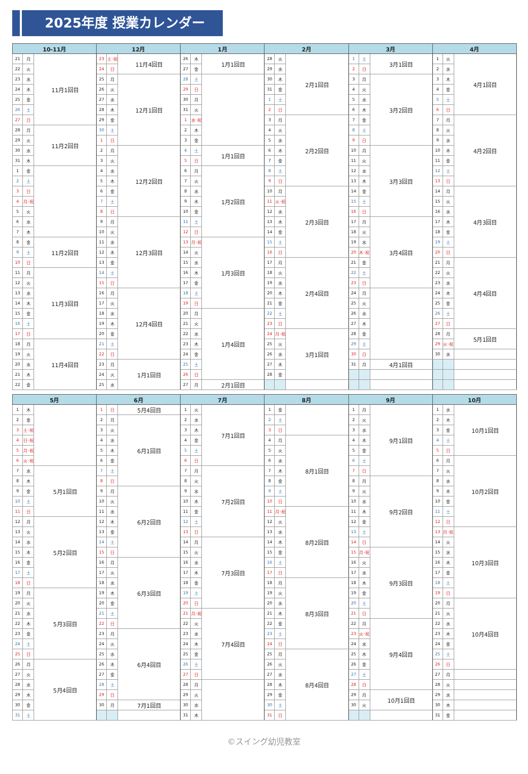2025年度 授業カレンダー
| 10-11月 | | | 12月 | | | 1月 | | | 2月 | | | 3月 | | | 4月 | | |
| --- | --- | --- | --- | --- | --- | --- | --- | --- | --- | --- | --- | --- | --- | --- | --- | --- | --- |
| 21 | 月 | 11月1回目 | 23 | 土･祝 | 11月4回目 | 26 | 木 | 1月1回目 | 28 | 火 | 2月1回目 | 1 | 土 | 3月1回目 | 1 | 火 | 4月1回目 |
| 22 | 火 | | 24 | 日 | | 27 | 金 | | 29 | 水 | | 2 | 日 | | 2 | 水 | |
| 23 | 水 | | 25 | 月 | 12月1回目 | 28 | 土 | | 30 | 木 | | 3 | 月 | 3月2回目 | 3 | 木 | |
| 24 | 木 | | 26 | 火 | | 29 | 日 | | 31 | 金 | | 4 | 火 | | 4 | 金 | |
| 25 | 金 | | 27 | 水 | | 30 | 月 | | 1 | 土 | | 5 | 水 | | 5 | 土 | |
| 26 | 土 | | 28 | 木 | | 31 | 火 | | 2 | 日 | | 6 | 木 | | 6 | 日 | |
| 27 | 日 | | 29 | 金 | | 1 | 水･祝 | | 3 | 月 | 2月2回目 | 7 | 金 | | 7 | 月 | 4月2回目 |
| 28 | 月 | 11月2回目 | 30 | 土 | | 2 | 木 | | 4 | 火 | | 8 | 土 | | 8 | 火 | |
| 29 | 火 | | 1 | 日 | | 3 | 金 | | 5 | 水 | | 9 | 日 | | 9 | 水 | |
| 30 | 水 | | 2 | 月 | 12月2回目 | 4 | 土 | 1月1回目 | 6 | 木 | | 10 | 月 | 3月3回目 | 10 | 木 | |
| 31 | 木 | | 3 | 火 | | 5 | 日 | | 7 | 金 | | 11 | 火 | | 11 | 金 | |
| 1 | 金 | | 4 | 水 | | 6 | 月 | 1月2回目 | 8 | 土 | | 12 | 水 | | 12 | 土 | |
| 2 | 土 | | 5 | 木 | | 7 | 火 | | 9 | 日 | | 13 | 木 | | 13 | 日 | |
| 3 | 日 | | 6 | 金 | | 8 | 水 | | 10 | 月 | 2月3回目 | 14 | 金 | | 14 | 月 | 4月3回目 |
| 4 | 月･祝 | | 7 | 土 | | 9 | 木 | | 11 | 火･祝 | | 15 | 土 | | 15 | 火 | |
| 5 | 火 | | 8 | 日 | | 10 | 金 | | 12 | 水 | | 16 | 日 | | 16 | 水 | |
| 6 | 水 | | 9 | 月 | 12月3回目 | 11 | 土 | | 13 | 木 | | 17 | 月 | 3月4回目 | 17 | 木 | |
| 7 | 木 | | 10 | 火 | | 12 | 日 | | 14 | 金 | | 18 | 火 | | 18 | 金 | |
| 8 | 金 | 11月2回目 | 11 | 水 | | 13 | 月･祝 | 1月3回目 | 15 | 土 | | 19 | 水 | | 19 | 土 | |
| 9 | 土 | | 12 | 木 | | 14 | 火 | | 16 | 日 | | 20 | 木･祝 | | 20 | 日 | |
| 10 | 日 | | 13 | 金 | | 15 | 水 | | 17 | 月 | 2月4回目 | 21 | 金 | | 21 | 月 | 4月4回目 |
| 11 | 月 | 11月3回目 | 14 | 土 | | 16 | 木 | | 18 | 火 | | 22 | 土 | | 22 | 火 | |
| 12 | 火 | | 15 | 日 | | 17 | 金 | | 19 | 水 | | 23 | 日 | | 23 | 水 | |
| 13 | 水 | | 16 | 月 | 12月4回目 | 18 | 土 | | 20 | 木 | | 24 | 月 | | 24 | 木 | |
| 14 | 木 | | 17 | 火 | | 19 | 日 | | 21 | 金 | | 25 | 火 | | 25 | 金 | |
| 15 | 金 | | 18 | 水 | | 20 | 月 | 1月4回目 | 22 | 土 | | 26 | 水 | | 26 | 土 | |
| 16 | 土 | | 19 | 木 | | 21 | 火 | | 23 | 日 | | 27 | 木 | | 27 | 日 | |
| 17 | 日 | | 20 | 金 | | 22 | 水 | | 24 | 月･祝 | 3月1回目 | 28 | 金 | | 28 | 月 | 5月1回目 |
| 18 | 月 | 11月4回目 | 21 | 土 | | 23 | 木 | | 25 | 火 | | 29 | 土 | | 29 | 火･祝 | |
| 19 | 火 | | 22 | 日 | | 24 | 金 | | 26 | 水 | | 30 | 日 | | 30 | 水 | |
| 20 | 水 | | 23 | 月 | 1月1回目 | 25 | 土 | | 27 | 木 | | 31 | 月 | 4月1回目 | | | |
| 21 | 木 | | 24 | 火 | | 26 | 日 | | 28 | 金 | | | | | | | |
| 22 | 金 | | 25 | 水 | | 27 | 月 | 2月1回目 | | | | | | | | | |
| 5月 | | | 6月 | | | 7月 | | | 8月 | | | 9月 | | | 10月 | | |
| --- | --- | --- | --- | --- | --- | --- | --- | --- | --- | --- | --- | --- | --- | --- | --- | --- | --- |
| 1 | 木 | | 1 | 日 | 5月4回目 | 1 | 火 | 7月1回目 | 1 | 金 | | 1 | 月 | 9月1回目 | 1 | 水 | 10月1回目 |
| 2 | 金 | | 2 | 月 | 6月1回目 | 2 | 水 | | 2 | 土 | | 2 | 火 | | 2 | 木 | |
| 3 | 土･祝 | | 3 | 火 | | 3 | 木 | | 3 | 日 | | 3 | 水 | | 3 | 金 | |
| 4 | 日･祝 | | 4 | 水 | | 4 | 金 | | 4 | 月 | 8月1回目 | 4 | 木 | | 4 | 土 | |
| 5 | 月･祝 | | 5 | 木 | | 5 | 土 | | 5 | 火 | | 5 | 金 | | 5 | 日 | |
| 6 | 火･祝 | | 6 | 金 | | 6 | 日 | | 6 | 水 | | 6 | 土 | | 6 | 月 | 10月2回目 |
| 7 | 水 | 5月1回目 | 7 | 土 | | 7 | 月 | 7月2回目 | 7 | 木 | | 7 | 日 | | 7 | 火 | |
| 8 | 木 | | 8 | 日 | | 8 | 火 | | 8 | 金 | | 8 | 月 | 9月2回目 | 8 | 水 | |
| 9 | 金 | | 9 | 月 | 6月2回目 | 9 | 水 | | 9 | 土 | | 9 | 火 | | 9 | 木 | |
| 10 | 土 | | 10 | 火 | | 10 | 木 | | 10 | 日 | | 10 | 水 | | 10 | 金 | |
| 11 | 日 | | 11 | 水 | | 11 | 金 | | 11 | 月･祝 | 8月2回目 | 11 | 木 | | 11 | 土 | |
| 12 | 月 | 5月2回目 | 12 | 木 | | 12 | 土 | | 12 | 火 | | 12 | 金 | | 12 | 日 | |
| 13 | 火 | | 13 | 金 | | 13 | 日 | | 13 | 水 | | 13 | 土 | | 13 | 月･祝 | 10月3回目 |
| 14 | 水 | | 14 | 土 | | 14 | 月 | 7月3回目 | 14 | 木 | | 14 | 日 | | 14 | 火 | |
| 15 | 木 | | 15 | 日 | | 15 | 火 | | 15 | 金 | | 15 | 月･祝 | 9月3回目 | 15 | 水 | |
| 16 | 金 | | 16 | 月 | 6月3回目 | 16 | 水 | | 16 | 土 | | 16 | 火 | | 16 | 木 | |
| 17 | 土 | | 17 | 火 | | 17 | 木 | | 17 | 日 | | 17 | 水 | | 17 | 金 | |
| 18 | 日 | | 18 | 水 | | 18 | 金 | | 18 | 月 | 8月3回目 | 18 | 木 | | 18 | 土 | |
| 19 | 月 | 5月3回目 | 19 | 木 | | 19 | 土 | | 19 | 火 | | 19 | 金 | | 19 | 日 | |
| 20 | 火 | | 20 | 金 | | 20 | 日 | | 20 | 水 | | 20 | 土 | | 20 | 月 | 10月4回目 |
| 21 | 水 | | 21 | 土 | | 21 | 月･祝 | 7月4回目 | 21 | 木 | | 21 | 日 | | 21 | 火 | |
| 22 | 木 | | 22 | 日 | | 22 | 火 | | 22 | 金 | | 22 | 月 | 9月4回目 | 22 | 水 | |
| 23 | 金 | | 23 | 月 | 6月4回目 | 23 | 水 | | 23 | 土 | | 23 | 火･祝 | | 23 | 木 | |
| 24 | 土 | | 24 | 火 | | 24 | 木 | | 24 | 日 | | 24 | 水 | | 24 | 金 | |
| 25 | 日 | | 25 | 水 | | 25 | 金 | | 25 | 月 | 8月4回目 | 25 | 木 | | 25 | 土 | |
| 26 | 月 | 5月4回目 | 26 | 木 | | 26 | 土 | | 26 | 火 | | 26 | 金 | | 26 | 日 | |
| 27 | 火 | | 27 | 金 | | 27 | 日 | | 27 | 水 | | 27 | 土 | | 27 | 月 | |
| 28 | 水 | | 28 | 土 | | 28 | 月 | | 28 | 木 | | 28 | 日 | | 28 | 火 | |
| 29 | 木 | | 29 | 日 | | 29 | 火 | | 29 | 金 | | 29 | 月 | 10月1回目 | 29 | 水 | |
| 30 | 金 | | 30 | 月 | 7月1回目 | 30 | 水 | | 30 | 土 | | 30 | 火 | | 30 | 木 | |
| 31 | 土 | | | | | 31 | 木 | | 31 | 日 | | | | | 31 | 金 | |
©スイング幼児教室